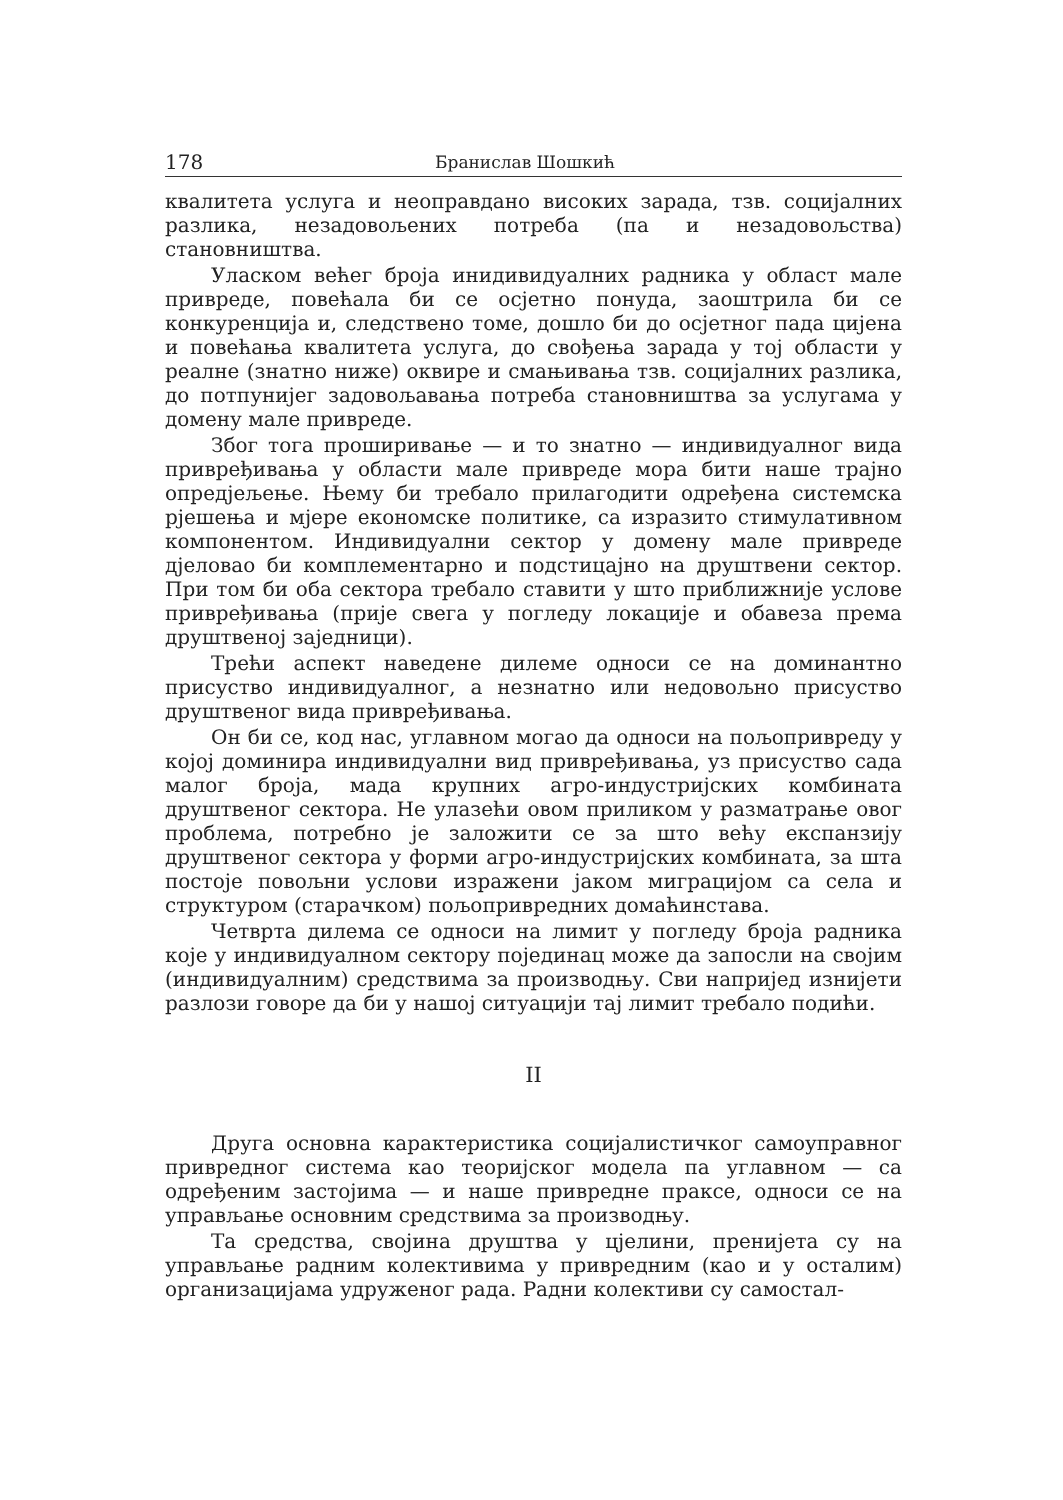178 Бранислав Шошкић
квалитета услуга и неоправдано високих зарада, тзв. социјалних разлика, незадовољених потреба (па и незадовољства) становништва.
Уласком већег броја инидивидуалних радника у област мале привреде, повећала би се осјетно понуда, заоштрила би се конкуренција и, следствено томе, дошло би до осјетног пада цијена и повећања квалитета услуга, до свођења зарада у тој области у реалне (знатно ниже) оквире и смањивања тзв. социјалних разлика, до потпунијег задовољавања потреба становништва за услугама у домену мале привреде.
Због тога проширивање — и то знатно — индивидуалног вида привређивања у области мале привреде мора бити наше трајно опредјељење. Њему би требало прилагодити одређена системска рјешења и мјере економске политике, са изразито стимулативном компонентом. Индивидуални сектор у домену мале привреде дјеловао би комплементарно и подстицајно на друштвени сектор. При том би оба сектора требало ставити у што приближније услове привређивања (прије свега у погледу локације и обавеза према друштвеној заједници).
Трећи аспект наведене дилеме односи се на доминантно присуство индивидуалног, а незнатно или недовољно присуство друштвеног вида привређивања.
Он би се, код нас, углавном могао да односи на пољопривреду у којој доминира индивидуални вид привређивања, уз присуство сада малог броја, мада крупних агро-индустријских комбината друштвеног сектора. Не улазећи овом приликом у разматрање овог проблема, потребно је заложити се за што већу експанзију друштвеног сектора у форми агро-индустријских комбината, за шта постоје повољни услови изражени јаком миграцијом са села и структуром (старачком) пољопривредних домаћинстава.
Четврта дилема се односи на лимит у погледу броја радника које у индивидуалном сектору појединац може да запосли на својим (индивидуалним) средствима за производњу. Сви напријед изнијети разлози говоре да би у нашој ситуацији тај лимит требало подићи.
II
Друга основна карактеристика социјалистичког самоуправног привредног система као теоријског модела па углавном — са одређеним застојима — и наше привредне праксе, односи се на управљање основним средствима за производњу.
Та средства, својина друштва у цјелини, пренијета су на управљање радним колективима у привредним (као и у осталим) организацијама удруженог рада. Радни колективи су самостал-